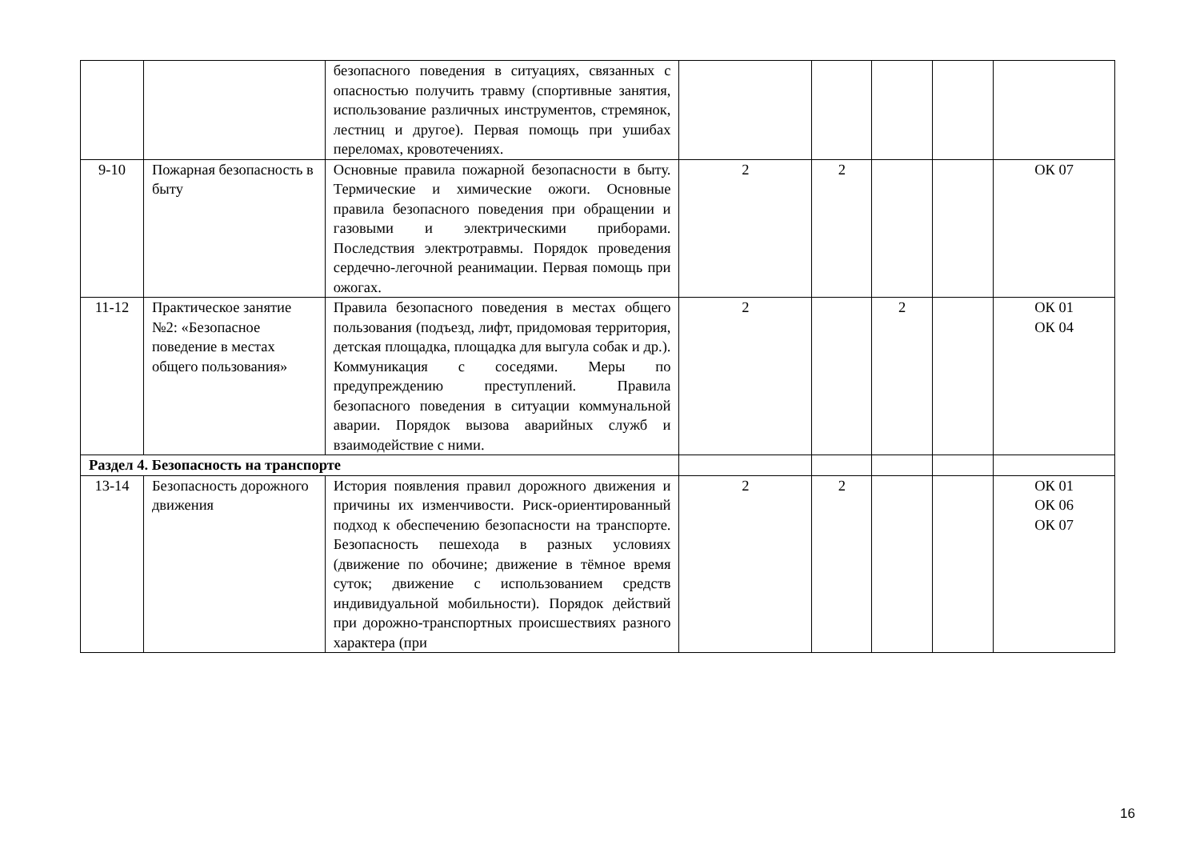| | | безопасного поведения в ситуациях, связанных с опасностью получить травму (спортивные занятия, использование различных инструментов, стремянок, лестниц и другое). Первая помощь при ушибах переломах, кровотечениях. | | | | | |
| 9-10 | Пожарная безопасность в быту | Основные правила пожарной безопасности в быту. Термические и химические ожоги. Основные правила безопасного поведения при обращении и газовыми и электрическими приборами. Последствия электротравмы. Порядок проведения сердечно-легочной реанимации. Первая помощь при ожогах. | 2 | 2 | | | ОК 07 |
| 11-12 | Практическое занятие №2: «Безопасное поведение в местах общего пользования» | Правила безопасного поведения в местах общего пользования (подъезд, лифт, придомовая территория, детская площадка, площадка для выгула собак и др.). Коммуникация с соседями. Меры по предупреждению преступлений. Правила безопасного поведения в ситуации коммунальной аварии. Порядок вызова аварийных служб и взаимодействие с ними. | 2 | | 2 | | ОК 01 ОК 04 |
| Раздел 4. Безопасность на транспорте | | | | | | | |
| 13-14 | Безопасность дорожного движения | История появления правил дорожного движения и причины их изменчивости. Риск-ориентированный подход к обеспечению безопасности на транспорте. Безопасность пешехода в разных условиях (движение по обочине; движение в тёмное время суток; движение с использованием средств индивидуальной мобильности). Порядок действий при дорожно-транспортных происшествиях разного характера (при | 2 | 2 | | | ОК 01 ОК 06 ОК 07 |
16